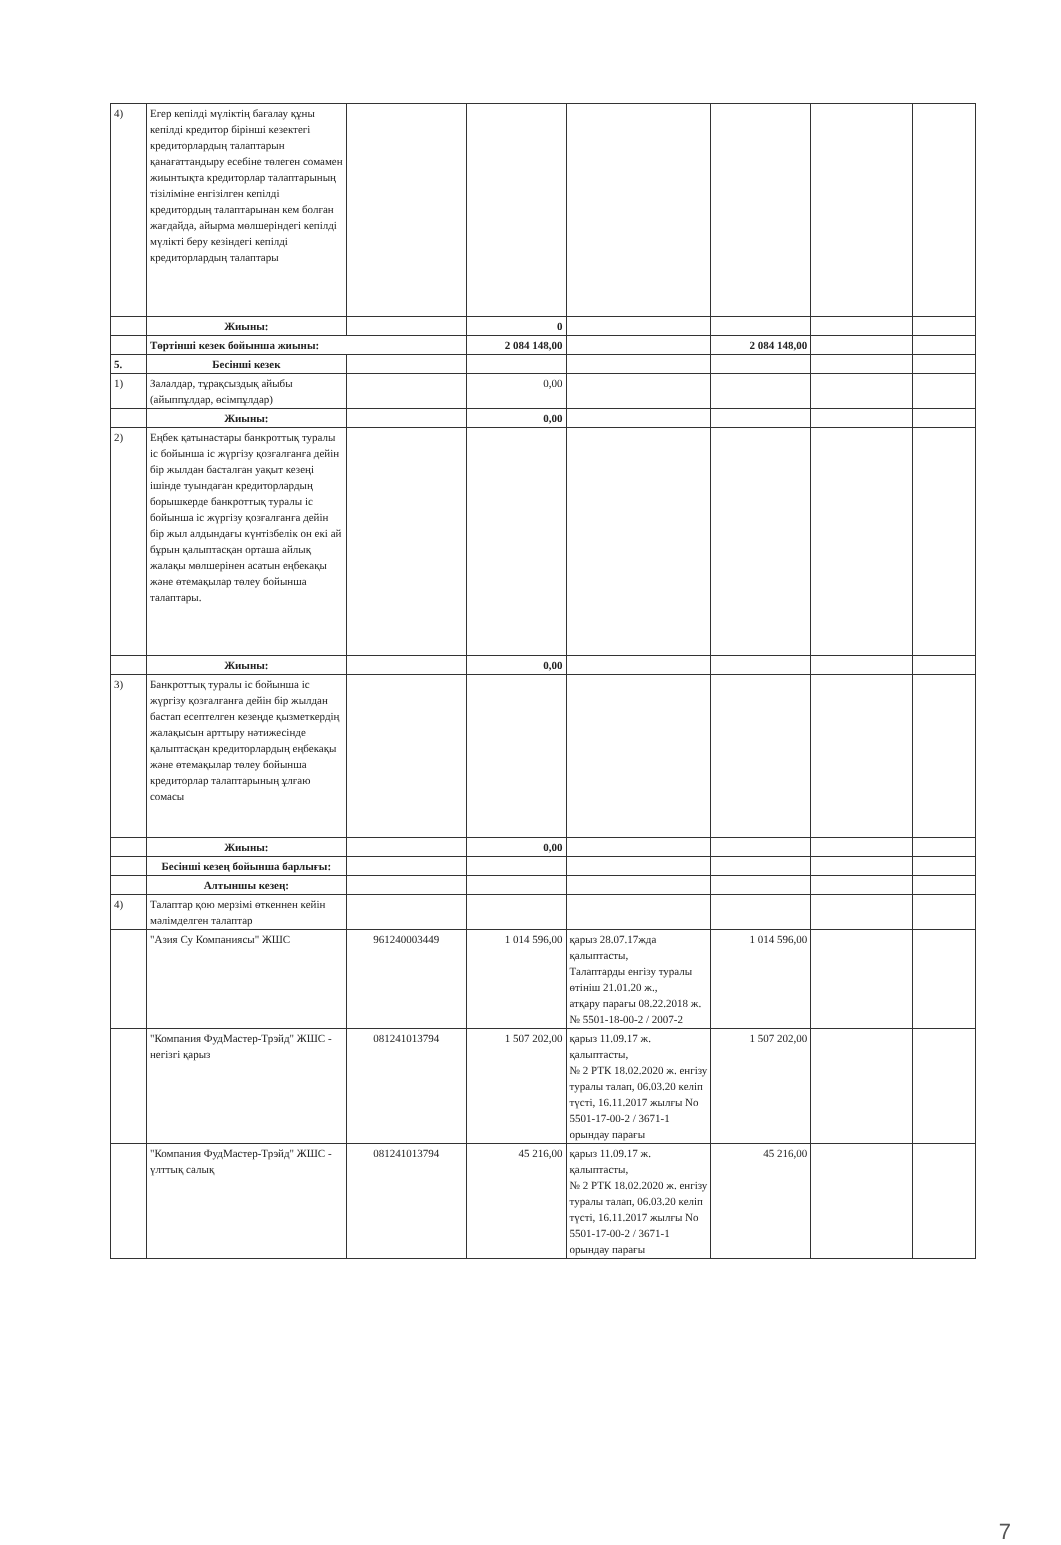| 4) | Егер кепілді мүліктің бағалау құны кепілді кредитор бірінші кезектегі кредиторлардың талаптарын қанағаттандыру есебіне төлеген сомамен жиынтықта кредиторлар талаптарының тізіліміне енгізілген кепілді кредитордың талаптарынан кем болған жағдайда, айырма мөлшеріндегі кепілді мүлікті беру кезіндегі кепілді кредиторлардың талаптары | | | | | | |
| | Жиыны: | | 0 | | | | |
| | Төртінші кезек бойынша жиыны: | | 2 084 148,00 | | 2 084 148,00 | | |
| 5. | Бесінші кезек | | | | | | |
| 1) | Залалдар, тұрақсыздық айыбы (айыппұлдар, өсімпұлдар) | | 0,00 | | | | |
| | Жиыны: | | 0,00 | | | | |
| 2) | Еңбек қатынастары банкроттық туралы іс бойынша іс жүргізу қозғалғанға дейін бір жылдан басталған уақыт кезеңі ішінде туындаған кредиторлардың борышкерде банкроттық туралы іс бойынша іс жүргізу қозғалғанға дейін бір жыл алдындағы күнтізбелік он екі ай бұрын қалыптасқан орташа айлық жалақы мөлшерінен асатын еңбекақы және өтемақылар төлеу бойынша талаптары. | | | | | | |
| | Жиыны: | | 0,00 | | | | |
| 3) | Банкроттық туралы іс бойынша іс жүргізу қозғалғанға дейін бір жылдан бастап есептелген кезеңде қызметкердің жалақысын арттыру нәтижесінде қалыптасқан кредиторлардың еңбекақы және өтемақылар төлеу бойынша кредиторлар талаптарының ұлғаю сомасы | | | | | | |
| | Жиыны: | | 0,00 | | | | |
| | Бесінші кезең бойынша барлығы: | | | | | | |
| | Алтыншы кезең: | | | | | | |
| 4) | Талаптар қою мерзімі өткеннен кейін мәлімделген талаптар | | | | | | |
| | "Азия Су Компаниясы" ЖШС | 961240003449 | 1 014 596,00 | қарыз 28.07.17жда қалыптасты, Талаптарды енгізу туралы өтініш 21.01.20 ж., атқару парағы 08.22.2018 ж. № 5501-18-00-2 / 2007-2 | 1 014 596,00 | | |
| | "Компания ФудМастер-Трэйд" ЖШС - негізгі қарыз | 081241013794 | 1 507 202,00 | қарыз 11.09.17 ж. қалыптасты, № 2 РТК 18.02.2020 ж. енгізу туралы талап, 06.03.20 келіп түсті, 16.11.2017 жылғы No 5501-17-00-2 / 3671-1 орындау парағы | 1 507 202,00 | | |
| | "Компания ФудМастер-Трэйд" ЖШС - үлттық салық | 081241013794 | 45 216,00 | қарыз 11.09.17 ж. қалыптасты, № 2 РТК 18.02.2020 ж. енгізу туралы талап, 06.03.20 келіп түсті, 16.11.2017 жылғы No 5501-17-00-2 / 3671-1 орындау парағы | 45 216,00 | | |
7